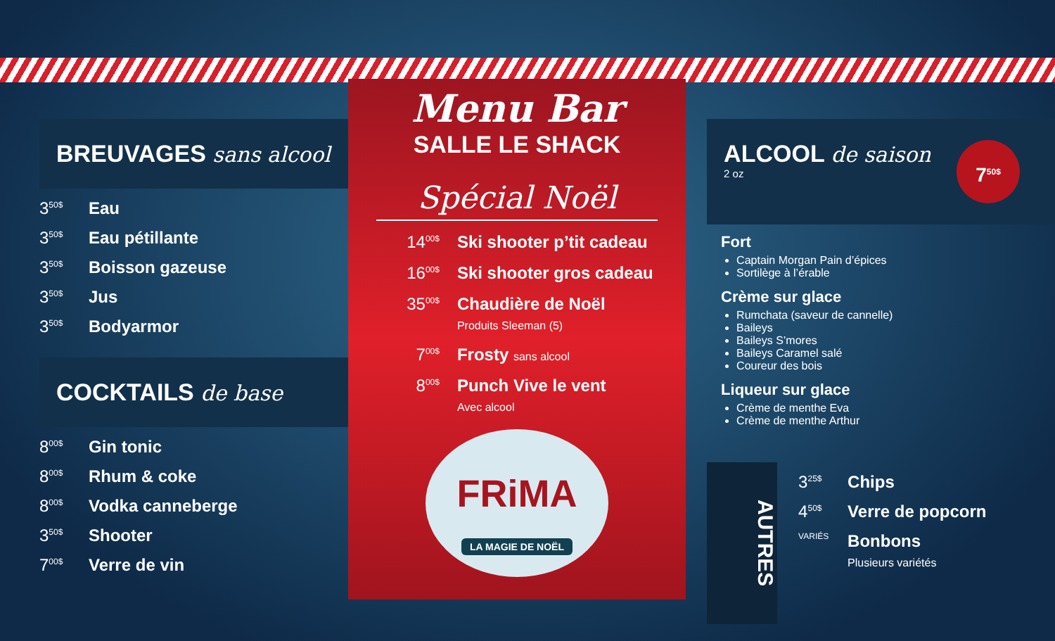BREUVAGES sans alcool
3<sup>50$</sup> Eau
3<sup>50$</sup> Eau pétillante
3<sup>50$</sup> Boisson gazeuse
3<sup>50$</sup> Jus
3<sup>50$</sup> Bodyarmor
COCKTAILS de base
8<sup>00$</sup> Gin tonic
8<sup>00$</sup> Rhum & coke
8<sup>00$</sup> Vodka canneberge
3<sup>50$</sup> Shooter
7<sup>00$</sup> Verre de vin
Menu Bar
SALLE LE SHACK
Spécial Noël
14<sup>00$</sup> Ski shooter p’tit cadeau
16<sup>00$</sup> Ski shooter gros cadeau
35<sup>00$</sup> Chaudière de Noël
Produits Sleeman (5)
7<sup>00$</sup> Frosty sans alcool
8<sup>00$</sup> Punch Vive le vent
Avec alcool
FRiMA
LA MAGIE DE NOËL
ALCOOL de saison
2 oz
7<sup>50$</sup>
Fort
Captain Morgan Pain d’épices
Sortilège à l’érable
Crème sur glace
Rumchata (saveur de cannelle)
Baileys
Baileys S’mores
Baileys Caramel salé
Coureur des bois
Liqueur sur glace
Crème de menthe Eva
Crème de menthe Arthur
AUTRES
3<sup>25$</sup> Chips
4<sup>50$</sup> Verre de popcorn
VARIÉS Bonbons
Plusieurs variétés